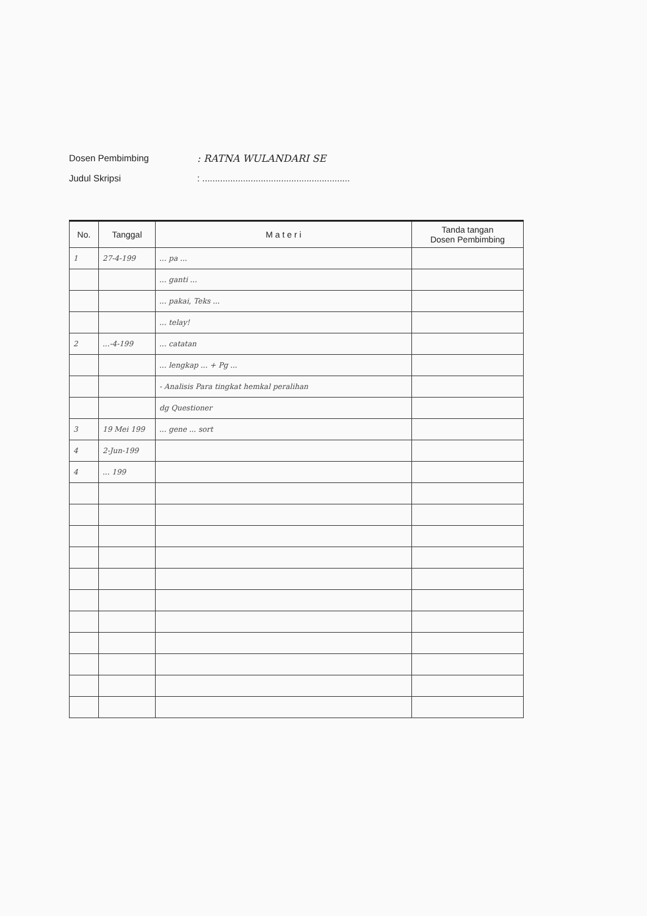Dosen Pembimbing: RATNA WULANDARI SE
Judul Skripsi: ..........................................................
| No. | Tanggal | M a t e r i | Tanda tangan Dosen Pembimbing |
| --- | --- | --- | --- |
| 1 | 27-4-199 | ... pa ... | |
| | | ... ganti ... | |
| | | ... pakai, Teks ... | |
| | | ... telay! | |
| 2 | ...-4-199 | ... catatan | |
| | | ... lengkap ... + Pg ... | |
| | | - Analisis Para tingkat hemkal peralihan | |
| | | dg Questioner | |
| 3 | 19 Mei 199 | ... gene ... sort | |
| 4 | 2-Jun-199 | | |
| 4 | ... 199 | | |